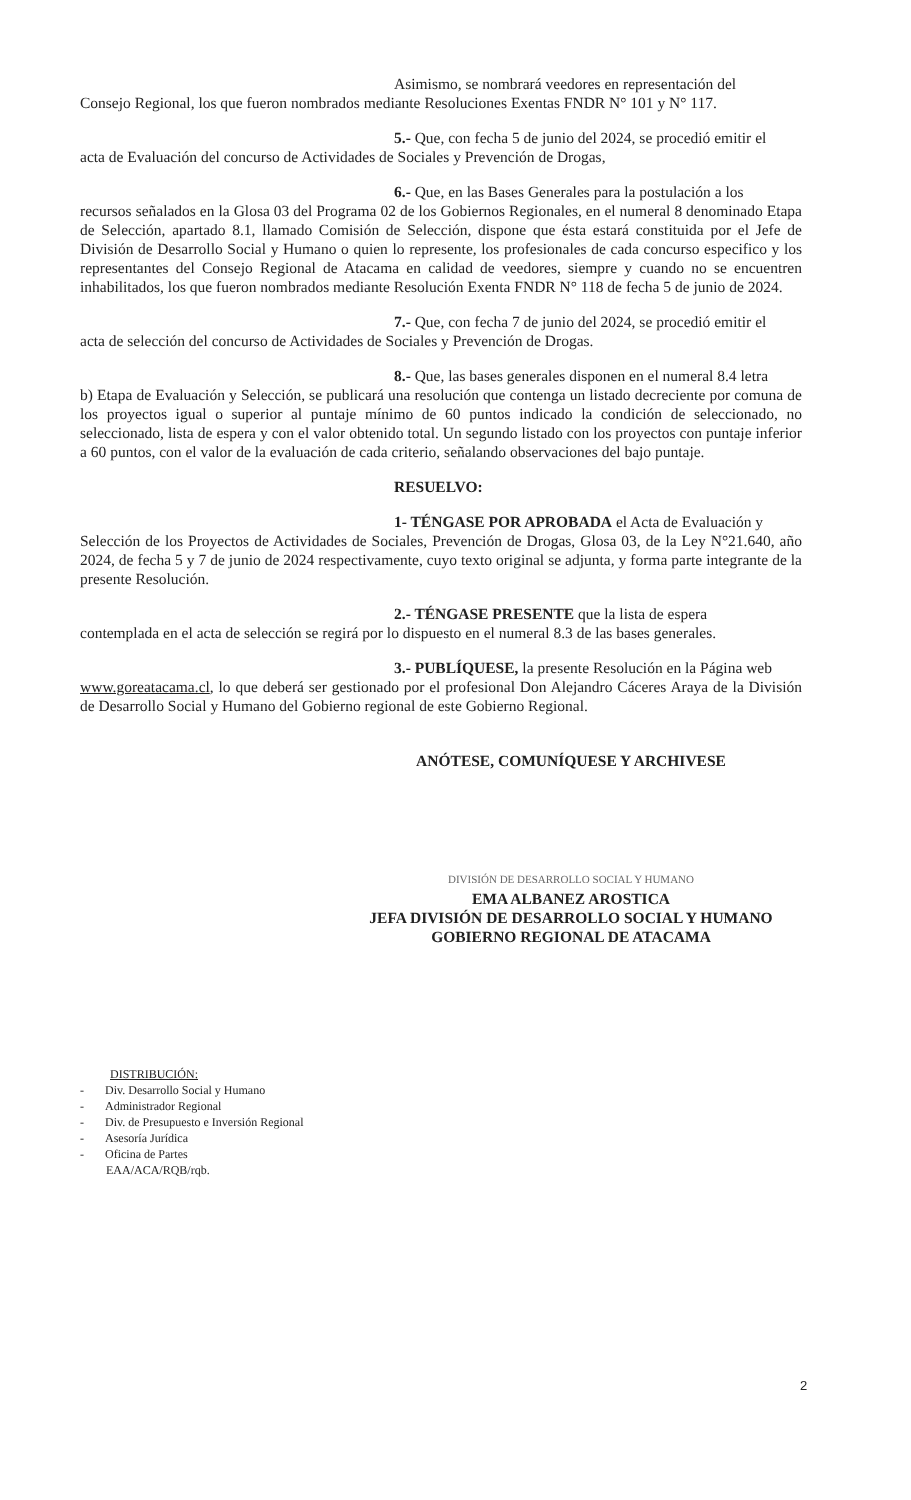Asimismo, se nombrará veedores en representación del
Consejo Regional, los que fueron nombrados mediante Resoluciones Exentas FNDR N° 101 y N° 117.
5.- Que, con fecha 5 de junio del 2024, se procedió emitir el
acta de Evaluación del concurso de Actividades de Sociales y Prevención de Drogas,
6.- Que, en las Bases Generales para la postulación a los
recursos señalados en la Glosa 03 del Programa 02 de los Gobiernos Regionales, en el numeral 8 denominado Etapa de Selección, apartado 8.1, llamado Comisión de Selección, dispone que ésta estará constituida por el Jefe de División de Desarrollo Social y Humano o quien lo represente, los profesionales de cada concurso especifico y los representantes del Consejo Regional de Atacama en calidad de veedores, siempre y cuando no se encuentren inhabilitados, los que fueron nombrados mediante Resolución Exenta FNDR N° 118 de fecha 5 de junio de 2024.
7.- Que, con fecha 7 de junio del 2024, se procedió emitir el
acta de selección del concurso de Actividades de Sociales y Prevención de Drogas.
8.- Que, las bases generales disponen en el numeral 8.4 letra
b) Etapa de Evaluación y Selección, se publicará una resolución que contenga un listado decreciente por comuna de los proyectos igual o superior al puntaje mínimo de 60 puntos indicado la condición de seleccionado, no seleccionado, lista de espera y con el valor obtenido total. Un segundo listado con los proyectos con puntaje inferior a 60 puntos, con el valor de la evaluación de cada criterio, señalando observaciones del bajo puntaje.
RESUELVO:
1- TÉNGASE POR APROBADA el Acta de Evaluación y
Selección de los Proyectos de Actividades de Sociales, Prevención de Drogas, Glosa 03, de la Ley N°21.640, año 2024, de fecha 5 y 7 de junio de 2024 respectivamente, cuyo texto original se adjunta, y forma parte integrante de la presente Resolución.
2.- TÉNGASE PRESENTE que la lista de espera
contemplada en el acta de selección se regirá por lo dispuesto en el numeral 8.3 de las bases generales.
3.- PUBLÍQUESE, la presente Resolución en la Página web
www.goreatacama.cl, lo que deberá ser gestionado por el profesional Don Alejandro Cáceres Araya de la División de Desarrollo Social y Humano del Gobierno regional de este Gobierno Regional.
ANÓTESE, COMUNÍQUESE Y ARCHIVESE
DIVISIÓN DE DESARROLLO SOCIAL Y HUMANO
EMA ALBANEZ AROSTICA
JEFA DIVISIÓN DE DESARROLLO SOCIAL Y HUMANO
GOBIERNO REGIONAL DE ATACAMA
DISTRIBUCIÓN:
- Div. Desarrollo Social y Humano
- Administrador Regional
- Div. de Presupuesto e Inversión Regional
- Asesoría Jurídica
- Oficina de Partes
EAA/ACA/RQB/rqb.
2